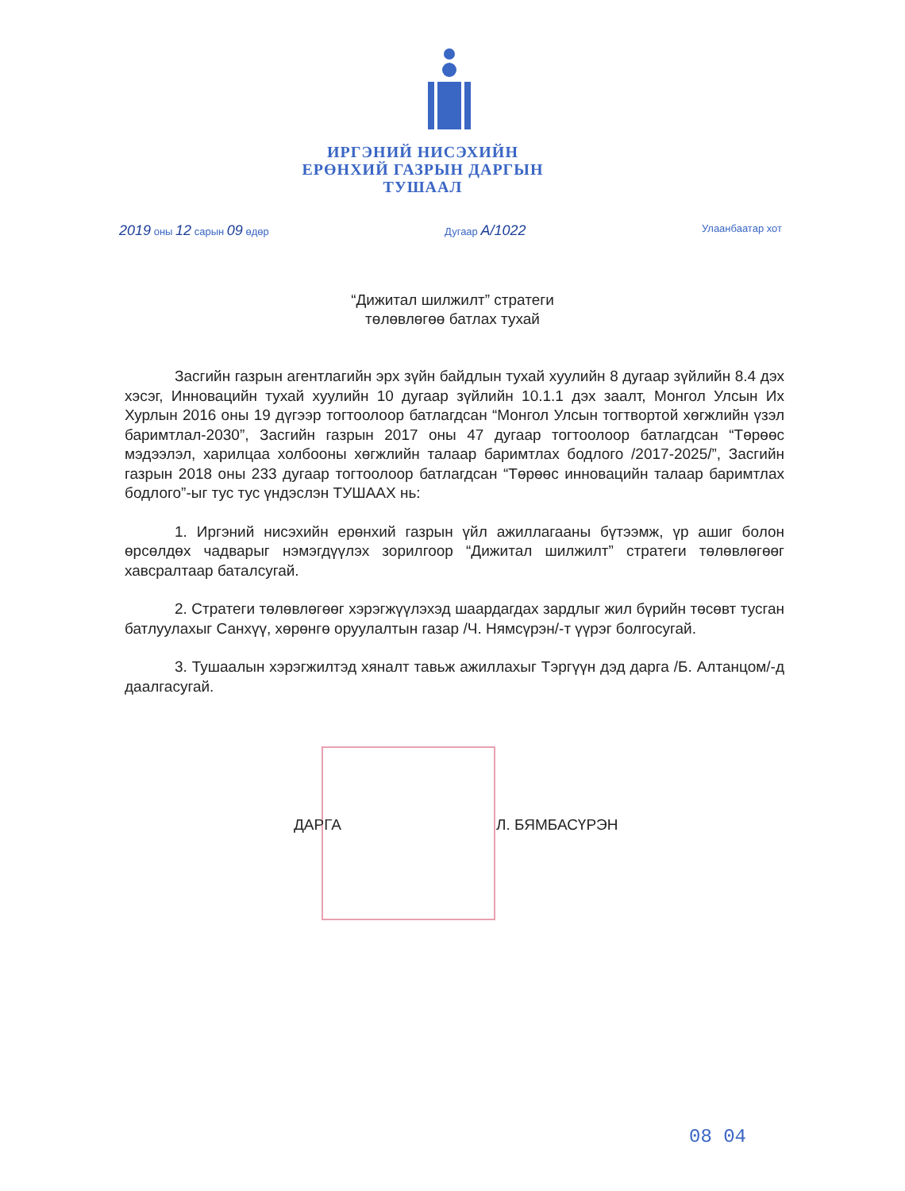ИРГЭНИЙ НИСЭХИЙН
ЕРӨНХИЙ ГАЗРЫН ДАРГЫН
ТУШААЛ
2019 оны 12 сарын 09 өдөр Дугаар А/1022 Улаанбаатар хот
“Дижитал шилжилт” стратеги
төлөвлөгөө батлах тухай
Засгийн газрын агентлагийн эрх зүйн байдлын тухай хуулийн 8 дугаар зүйлийн 8.4 дэх хэсэг, Инновацийн тухай хуулийн 10 дугаар зүйлийн 10.1.1 дэх заалт, Монгол Улсын Их Хурлын 2016 оны 19 дүгээр тогтоолоор батлагдсан “Монгол Улсын тогтвортой хөгжлийн үзэл баримтлал-2030”, Засгийн газрын 2017 оны 47 дугаар тогтоолоор батлагдсан “Төрөөс мэдээлэл, харилцаа холбооны хөгжлийн талаар баримтлах бодлого /2017-2025/”, Засгийн газрын 2018 оны 233 дугаар тогтоолоор батлагдсан “Төрөөс инновацийн талаар баримтлах бодлого”-ыг тус тус үндэслэн ТУШААХ нь:
1. Иргэний нисэхийн ерөнхий газрын үйл ажиллагааны бүтээмж, үр ашиг болон өрсөлдөх чадварыг нэмэгдүүлэх зорилгоор “Дижитал шилжилт” стратеги төлөвлөгөөг хавсралтаар баталсугай.
2. Стратеги төлөвлөгөөг хэрэгжүүлэхэд шаардагдах зардлыг жил бүрийн төсөвт тусган батлуулахыг Санхүү, хөрөнгө оруулалтын газар /Ч. Нямсүрэн/-т үүрэг болгосугай.
3. Тушаалын хэрэгжилтэд хяналт тавьж ажиллахыг Тэргүүн дэд дарга /Б. Алтанцом/-д даалгасугай.
ДАРГА Л. БЯМБАСҮРЭН
08 04